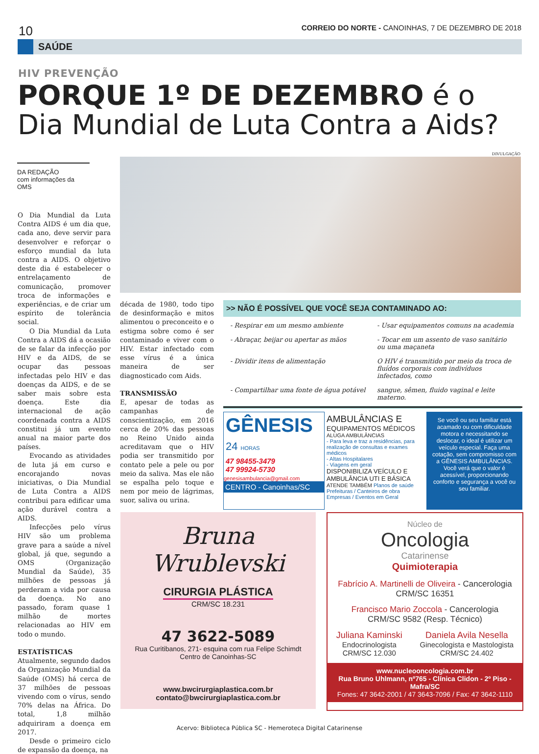10 CORREIO DO NORTE - CANOINHAS, 7 DE DEZEMBRO DE 2018
SAÚDE
HIV PREVENÇÃO
PORQUE 1º DE DEZEMBRO é o
Dia Mundial de Luta Contra a Aids?
DA REDAÇÃO
com informações da OMS
DIVULGAÇÃO
O Dia Mundial da Luta Contra AIDS é um dia que, cada ano, deve servir para desenvolver e reforçar o esforço mundial da luta contra a AIDS. O objetivo deste dia é estabelecer o entrelaçamento de comunicação, promover troca de informações e experiências, e de criar um espírito de tolerância social.
O Dia Mundial da Luta Contra a AIDS dá a ocasião de se falar da infecção por HIV e da AIDS, de se ocupar das pessoas infectadas pelo HIV e das doenças da AIDS, e de se saber mais sobre esta doença. Este dia internacional de ação coordenada contra a AIDS constitui já um evento anual na maior parte dos países.
Evocando as atividades de luta já em curso e encorajando novas iniciativas, o Dia Mundial de Luta Contra a AIDS contribui para edificar uma ação durável contra a AIDS.
Infecções pelo vírus HIV são um problema grave para a saúde a nível global, já que, segundo a OMS (Organização Mundial da Saúde), 35 milhões de pessoas já perderam a vida por causa da doença. No ano passado, foram quase 1 milhão de mortes relacionadas ao HIV em todo o mundo.
ESTATÍSTICAS
Atualmente, segundo dados da Organização Mundial da Saúde (OMS) há cerca de 37 milhões de pessoas vivendo com o vírus, sendo 70% delas na África. Do total, 1,8 milhão adquiriram a doença em 2017.
Desde o primeiro ciclo de expansão da doença, na
década de 1980, todo tipo de desinformação e mitos alimentou o preconceito e o estigma sobre como é ser contaminado e viver com o HIV. Estar infectado com esse vírus é a única maneira de ser diagnosticado com Aids.
TRANSMISSÃO
E, apesar de todas as campanhas de conscientização, em 2016 cerca de 20% das pessoas no Reino Unido ainda acreditavam que o HIV podia ser transmitido por contato pele a pele ou por meio da saliva. Mas ele não se espalha pelo toque e nem por meio de lágrimas, suor, saliva ou urina.
>> NÃO É POSSÍVEL QUE VOCÊ SEJA CONTAMINADO AO:
- Respirar em um mesmo ambiente
- Usar equipamentos comuns na academia
- Abraçar, beijar ou apertar as mãos
- Tocar em um assento de vaso sanitário ou uma maçaneta
- Dividir itens de alimentação
O HIV é transmitido por meio da troca de fluídos corporais com indivíduos infectados, como
- Compartilhar uma fonte de água potável
sangue, sêmen, fluido vaginal e leite materno.
GÊNESIS
24 HORAS
47 98455-3479
47 99924-5730
genesisambulancia@gmail.com
CENTRO - Canoinhas/SC
AMBULÂNCIAS E
EQUIPAMENTOS MÉDICOS
ALUGA AMBULÂNCIAS
- Para leva e traz a residências, para realização de consultas e exames médicos
- Altas Hospitalares
- Viagens em geral
DISPONIBILIZA VEÍCULO E AMBULÂNCIA UTI E BÁSICA
ATENDE TAMBÉM Planos de saúde Prefeituras / Canteiros de obra Empresas / Eventos em Geral
Se você ou seu familiar está acamado ou com dificuldade motora e necessitando se deslocar, o ideal é utilizar um veículo especial. Faça uma cotação, sem compromisso com a GÊNESIS AMBULÂNCIAS. Você verá que o valor é acessível, proporcionando conforto e segurança a você ou seu familiar.
Bruna
Wrublevski
CIRURGIA PLÁSTICA
CRM/SC 18.231
47 3622-5089
Rua Curitibanos, 271- esquina com rua Felipe Schimdt
Centro de Canoinhas-SC
www.bwcirurgiaplastica.com.br
contato@bwcirurgiaplastica.com.br
Núcleo de
Oncologia
Catarinense
Quimioterapia
Fabrício A. Martinelli de Oliveira - Cancerologia
CRM/SC 16351
Francisco Mario Zoccola - Cancerologia
CRM/SC 9582 (Resp. Técnico)
Juliana Kaminski
Endocrinologista
CRM/SC 12.030
Daniela Avila Nesella
Ginecologista e Mastologista
CRM/SC 24.402
www.nucleooncologia.com.br
Rua Bruno Uhlmann, nº765 - Clínica Clidon - 2º Piso - Mafra/SC
Fones: 47 3642-2001 / 47 3643-7096 / Fax: 47 3642-1110
Acervo: Biblioteca Pública SC - Hemeroteca Digital Catarinense